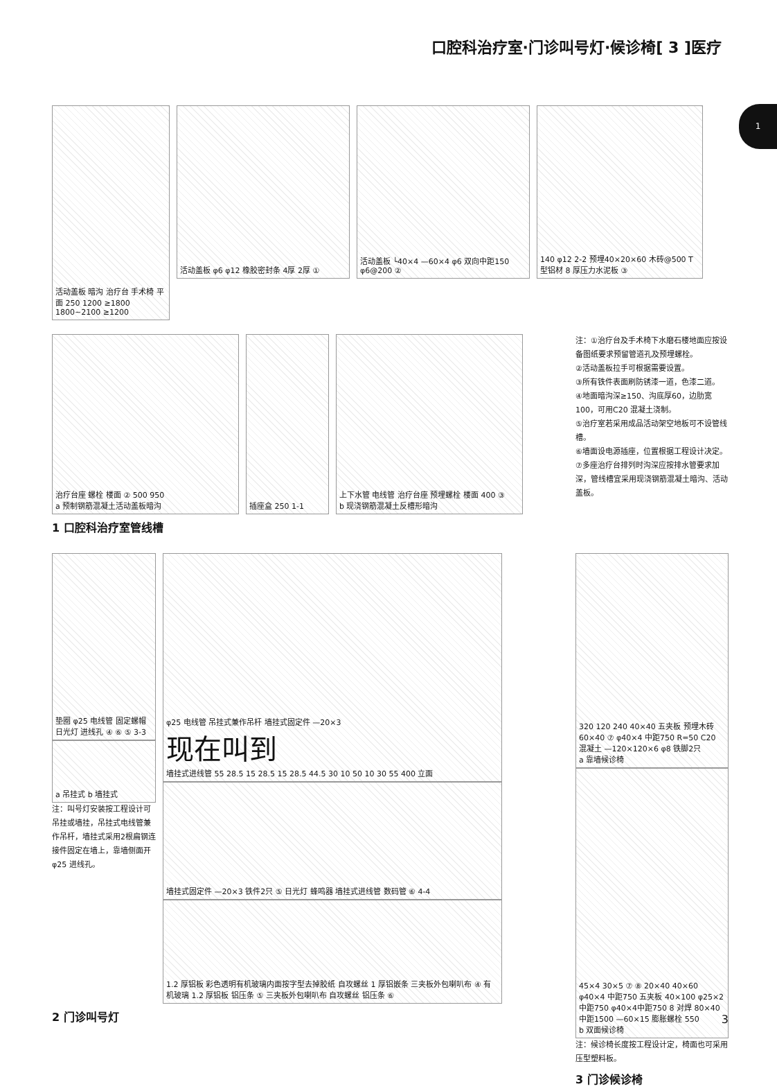口腔科治疗室·门诊叫号灯·候诊椅[ 3 ]医疗
1
活动盖板 暗沟 治疗台 手术椅 平面 250 1200 ≥1800 1800~2100 ≥1200
活动盖板 φ6 φ12 橡胶密封条 4厚 2厚 ① 活动盖板 └40×4 —60×4 φ6 双向中距150 φ6@200 ②
140 φ12 2-2 预埋40×20×60 木砖@500 T 型铝材 8 厚压力水泥板 ③
治疗台座 螺栓 楼面 ② 500 950
a 预制钢筋混凝土活动盖板暗沟
插座盒 250 1-1 上下水管 电线管 治疗台座 预埋螺栓 楼面 400 ③
b 现浇钢筋混凝土反槽形暗沟
1 口腔科治疗室管线槽
注：①治疗台及手术椅下水磨石楼地面应按设备图纸要求预留管道孔及预埋螺栓。
②活动盖板拉手可根据需要设置。
③所有铁件表面刷防锈漆一道，色漆二道。
④地面暗沟深≥150、沟底厚60，边肋宽100，可用C20 混凝土浇制。
⑤治疗室若采用成品活动架空地板可不设管线槽。
⑥墙面设电源插座，位置根据工程设计决定。
⑦多座治疗台排列时沟深应按排水管要求加深，管线槽宜采用现浇钢筋混凝土暗沟、活动盖板。
垫圈 φ25 电线管 固定螺帽 日光灯 进线孔 ④ ⑥ ⑤ 3-3
a 吊挂式 b 墙挂式
注：叫号灯安装按工程设计可吊挂或墙挂，吊挂式电线管兼作吊杆，墙挂式采用2根扁钢连接件固定在墙上，靠墙侧面开φ25 进线孔。
φ25 电线管 吊挂式兼作吊杆 墙挂式固定件 —20×3
现在叫到
墙挂式进线管 55 28.5 15 28.5 15 28.5 44.5 30 10 50 10 30 55 400 立面
墙挂式固定件 —20×3 铁件2只 ⑤ 日光灯 蜂鸣器 墙挂式进线管 数码管 ⑥ 4-4
1.2 厚铝板 彩色透明有机玻璃内面按字型去掉胶纸 自攻螺丝 1 厚铝嵌条 三夹板外包喇叭布 ④ 有机玻璃 1.2 厚铝板 铝压条 ⑤ 三夹板外包喇叭布 自攻螺丝 铝压条 ⑥
2 门诊叫号灯
320 120 240 40×40 五夹板 预埋木砖 60×40 ⑦ φ40×4 中距750 R=50 C20 混凝土 —120×120×6 φ8 铁脚2只
a 靠墙候诊椅
45×4 30×5 ⑦ ⑧ 20×40 40×60 φ40×4 中距750 五夹板 40×100 φ25×2 中距750 φ40×4中距750 8 对焊 80×40中距1500 —60×15 膨胀螺栓 550
b 双面候诊椅
注：候诊椅长度按工程设计定，椅面也可采用压型塑料板。
3 门诊候诊椅
3